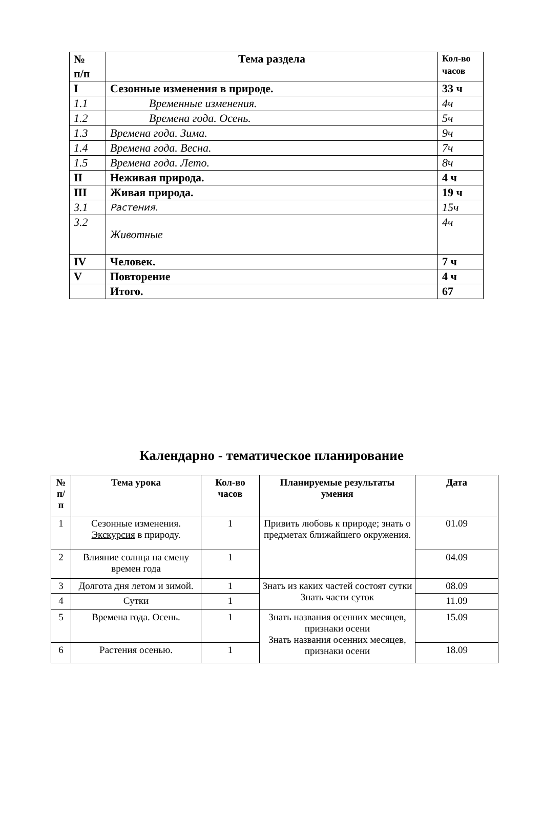| № п/п | Тема раздела | Кол-во часов |
| --- | --- | --- |
| I | Сезонные изменения в природе. | 33 ч |
| 1.1 | Временные изменения. | 4ч |
| 1.2 | Времена года. Осень. | 5ч |
| 1.3 | Времена года. Зима. | 9ч |
| 1.4 | Времена года. Весна. | 7ч |
| 1.5 | Времена года. Лето. | 8ч |
| II | Неживая природа. | 4 ч |
| III | Живая природа. | 19 ч |
| 3.1 | Растения. | 15ч |
| 3.2 | Животные | 4ч |
| IV | Человек. | 7 ч |
| V | Повторение | 4 ч |
| | Итого. | 67 |
Календарно - тематическое планирование
| № п/ п | Тема урока | Кол-во часов | Планируемые результаты умения | Дата |
| --- | --- | --- | --- | --- |
| 1 | Сезонные изменения. Экскурсия в природу. | 1 | Привить любовь к природе; знать о предметах ближайшего окружения. | 01.09 |
| 2 | Влияние солнца на смену времен года | 1 | | 04.09 |
| 3 | Долгота дня летом и зимой. | 1 | Знать из каких частей состоят сутки Знать части суток | 08.09 |
| 4 | Сутки | 1 | | 11.09 |
| 5 | Времена года. Осень. | 1 | Знать названия осенних месяцев, признаки осени Знать названия осенних месяцев, признаки осени | 15.09 |
| 6 | Растения осенью. | 1 | | 18.09 |